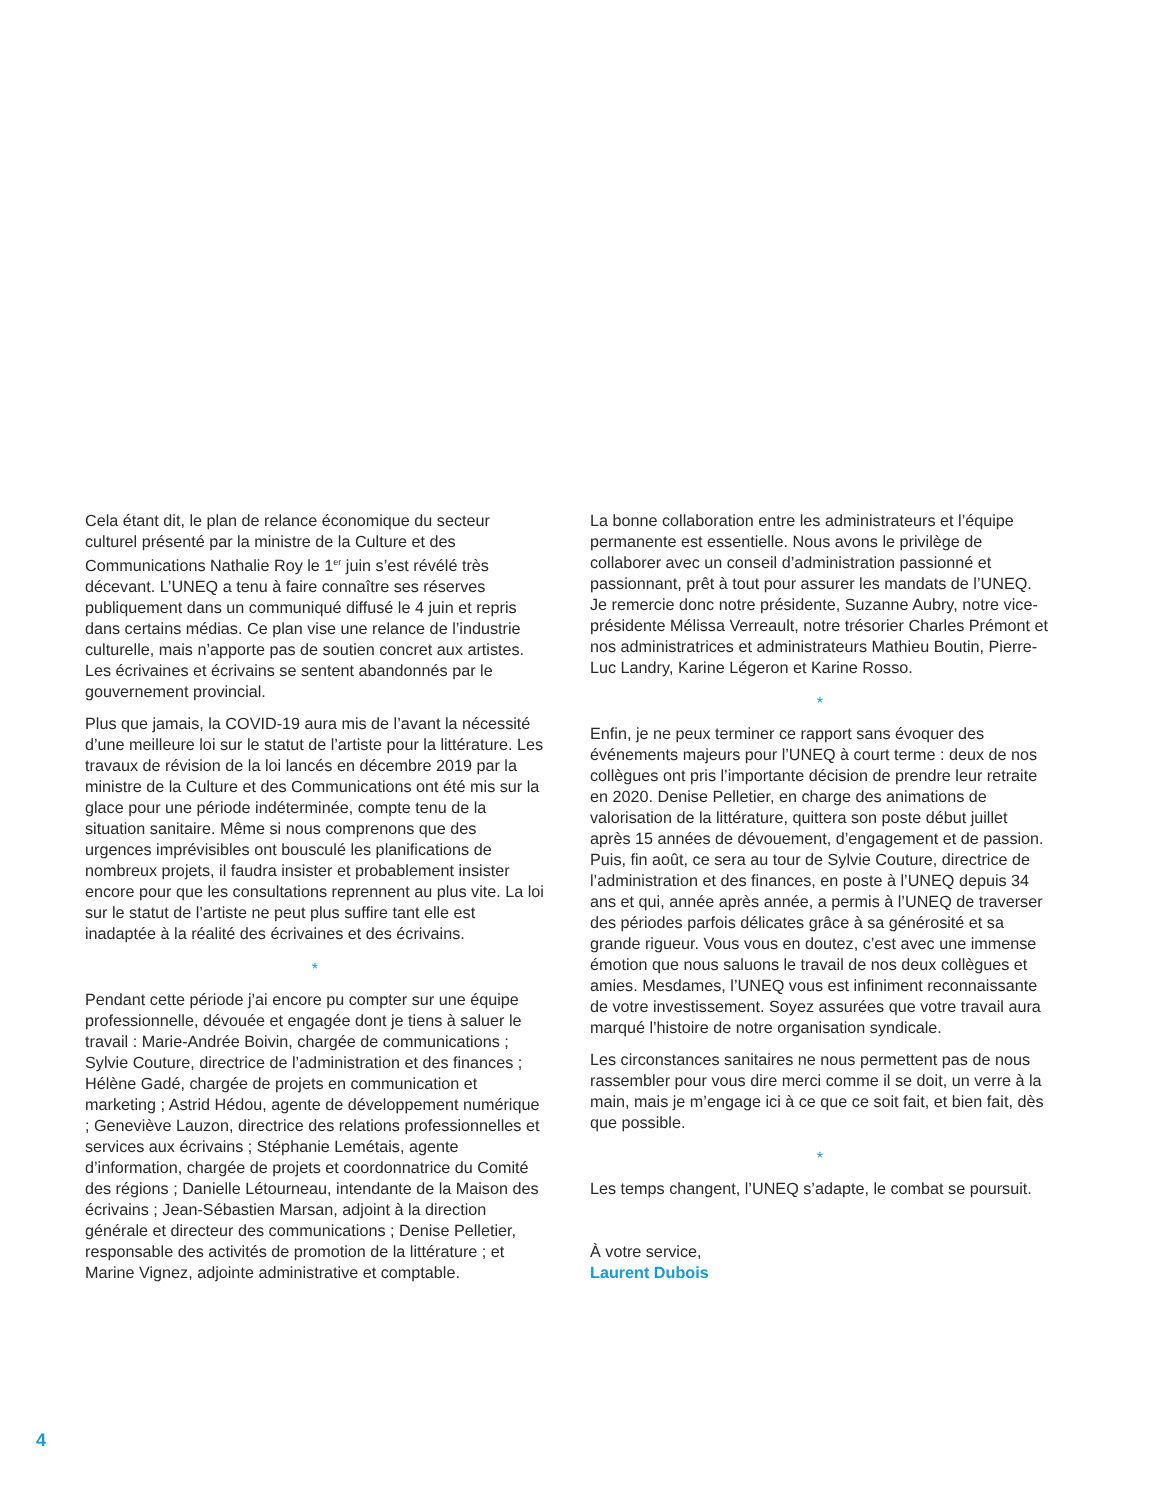Cela étant dit, le plan de relance économique du secteur culturel présenté par la ministre de la Culture et des Communications Nathalie Roy le 1<sup>er</sup> juin s’est révélé très décevant. L’UNEQ a tenu à faire connaître ses réserves publiquement dans un communiqué diffusé le 4 juin et repris dans certains médias. Ce plan vise une relance de l’industrie culturelle, mais n’apporte pas de soutien concret aux artistes. Les écrivaines et écrivains se sentent abandonnés par le gouvernement provincial.
Plus que jamais, la COVID-19 aura mis de l’avant la nécessité d’une meilleure loi sur le statut de l’artiste pour la littérature. Les travaux de révision de la loi lancés en décembre 2019 par la ministre de la Culture et des Communications ont été mis sur la glace pour une période indéterminée, compte tenu de la situation sanitaire. Même si nous comprenons que des urgences imprévisibles ont bousculé les planifications de nombreux projets, il faudra insister et probablement insister encore pour que les consultations reprennent au plus vite. La loi sur le statut de l’artiste ne peut plus suffire tant elle est inadaptée à la réalité des écrivaines et des écrivains.
*
Pendant cette période j’ai encore pu compter sur une équipe professionnelle, dévouée et engagée dont je tiens à saluer le travail : Marie-Andrée Boivin, chargée de communications ; Sylvie Couture, directrice de l’administration et des finances ; Hélène Gadé, chargée de projets en communication et marketing ; Astrid Hédou, agente de développement numérique ; Geneviève Lauzon, directrice des relations professionnelles et services aux écrivains ; Stéphanie Lemétais, agente d’information, chargée de projets et coordonnatrice du Comité des régions ; Danielle Létourneau, intendante de la Maison des écrivains ; Jean-Sébastien Marsan, adjoint à la direction générale et directeur des communications ; Denise Pelletier, responsable des activités de promotion de la littérature ; et Marine Vignez, adjointe administrative et comptable.
La bonne collaboration entre les administrateurs et l’équipe permanente est essentielle. Nous avons le privilège de collaborer avec un conseil d’administration passionné et passionnant, prêt à tout pour assurer les mandats de l’UNEQ. Je remercie donc notre présidente, Suzanne Aubry, notre vice-présidente Mélissa Verreault, notre trésorier Charles Prémont et nos administratrices et administrateurs Mathieu Boutin, Pierre-Luc Landry, Karine Légeron et Karine Rosso.
*
Enfin, je ne peux terminer ce rapport sans évoquer des événements majeurs pour l’UNEQ à court terme : deux de nos collègues ont pris l’importante décision de prendre leur retraite en 2020. Denise Pelletier, en charge des animations de valorisation de la littérature, quittera son poste début juillet après 15 années de dévouement, d’engagement et de passion. Puis, fin août, ce sera au tour de Sylvie Couture, directrice de l’administration et des finances, en poste à l’UNEQ depuis 34 ans et qui, année après année, a permis à l’UNEQ de traverser des périodes parfois délicates grâce à sa générosité et sa grande rigueur. Vous vous en doutez, c’est avec une immense émotion que nous saluons le travail de nos deux collègues et amies. Mesdames, l’UNEQ vous est infiniment reconnaissante de votre investissement. Soyez assurées que votre travail aura marqué l’histoire de notre organisation syndicale.
Les circonstances sanitaires ne nous permettent pas de nous rassembler pour vous dire merci comme il se doit, un verre à la main, mais je m’engage ici à ce que ce soit fait, et bien fait, dès que possible.
*
Les temps changent, l’UNEQ s’adapte, le combat se poursuit.
À votre service,
Laurent Dubois
4